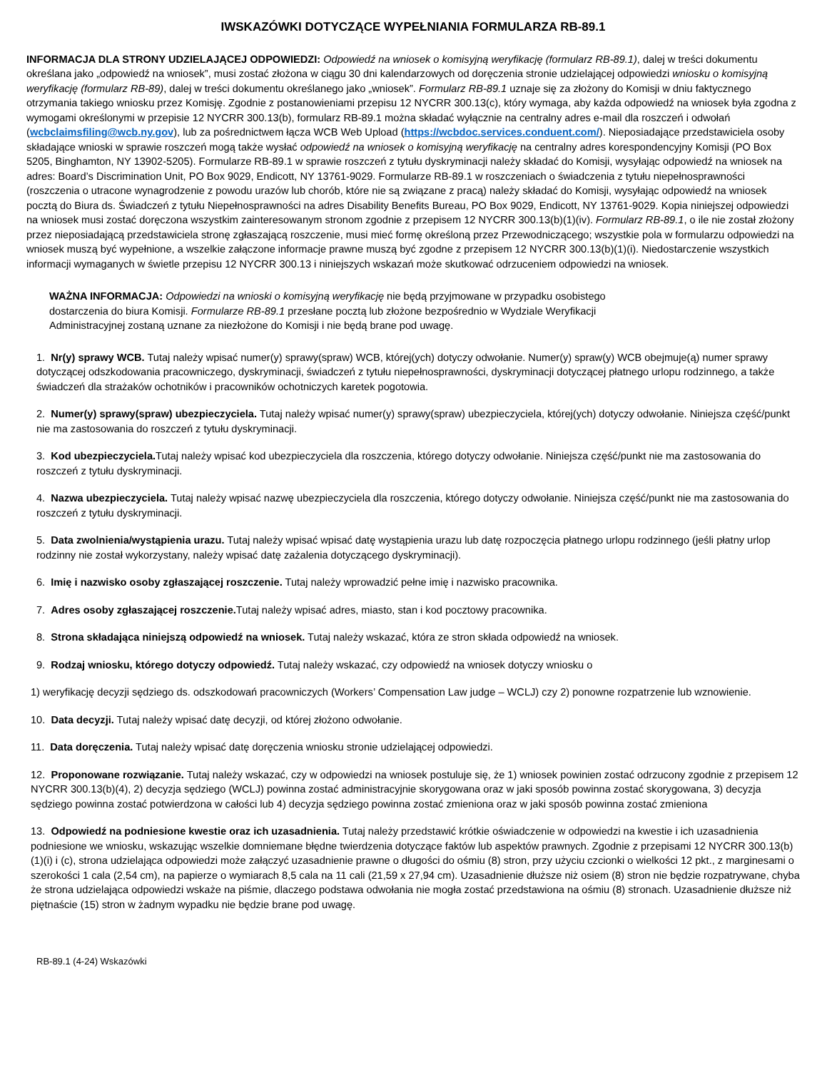IWSKAZÓWKI DOTYCZĄCE WYPEŁNIANIA FORMULARZA RB-89.1
INFORMACJA DLA STRONY UDZIELAJĄCEJ ODPOWIEDZI: Odpowiedź na wniosek o komisyjną weryfikację (formularz RB-89.1), dalej w treści dokumentu określana jako „odpowiedź na wniosek”, musi zostać złożona w ciągu 30 dni kalendarzowych od doręczenia stronie udzielającej odpowiedzi wniosku o komisyjną weryfikację (formularz RB-89), dalej w treści dokumentu określanego jako „wniosek”. Formularz RB-89.1 uznaje się za złożony do Komisji w dniu faktycznego otrzymania takiego wniosku przez Komisję. Zgodnie z postanowieniami przepisu 12 NYCRR 300.13(c), który wymaga, aby każda odpowiedź na wniosek była zgodna z wymogami określonymi w przepisie 12 NYCRR 300.13(b), formularz RB-89.1 można składać wyłącznie na centralny adres e-mail dla roszczeń i odwołań (wcbclaimsfiling@wcb.ny.gov), lub za pośrednictwem łącza WCB Web Upload (https://wcbdoc.services.conduent.com/). Nieposiadające przedstawiciela osoby składające wnioski w sprawie roszczeń mogą także wysłać odpowiedź na wniosek o komisyjną weryfikację na centralny adres korespondencyjny Komisji (PO Box 5205, Binghamton, NY 13902-5205). Formularze RB-89.1 w sprawie roszczeń z tytułu dyskryminacji należy składać do Komisji, wysyłając odpowiedź na wniosek na adres: Board’s Discrimination Unit, PO Box 9029, Endicott, NY 13761-9029. Formularze RB-89.1 w roszczeniach o świadczenia z tytułu niepełnosprawności (roszczenia o utracone wynagrodzenie z powodu urazów lub chorób, które nie są związane z pracą) należy składać do Komisji, wysyłając odpowiedź na wniosek pocztą do Biura ds. Świadczeń z tytułu Niepełnosprawności na adres Disability Benefits Bureau, PO Box 9029, Endicott, NY 13761-9029. Kopia niniejszej odpowiedzi na wniosek musi zostać doręczona wszystkim zainteresowanym stronom zgodnie z przepisem 12 NYCRR 300.13(b)(1)(iv). Formularz RB-89.1, o ile nie został złożony przez nieposiadającą przedstawiciela stronę zgłaszającą roszczenie, musi mieć formę określoną przez Przewodniczącego; wszystkie pola w formularzu odpowiedzi na wniosek muszą być wypełnione, a wszelkie załączone informacje prawne muszą być zgodne z przepisem 12 NYCRR 300.13(b)(1)(i). Niedostarczenie wszystkich informacji wymaganych w świetle przepisu 12 NYCRR 300.13 i niniejszych wskazań może skutkować odrzuceniem odpowiedzi na wniosek.
WAŻNA INFORMACJA: Odpowiedzi na wnioski o komisyjną weryfikację nie będą przyjmowane w przypadku osobistego
dostarczenia do biura Komisji. Formularze RB-89.1 przesłane pocztą lub złożone bezpośrednio w Wydziale Weryfikacji
Administracyjnej zostaną uznane za niezłożone do Komisji i nie będą brane pod uwagę.
1. Nr(y) sprawy WCB. Tutaj należy wpisać numer(y) sprawy(spraw) WCB, której(ych) dotyczy odwołanie. Numer(y) spraw(y) WCB obejmuje(ą) numer sprawy dotyczącej odszkodowania pracowniczego, dyskryminacji, świadczeń z tytułu niepełnosprawności, dyskryminacji dotyczącej płatnego urlopu rodzinnego, a także świadczeń dla strażaków ochotników i pracowników ochotniczych karetek pogotowia.
2. Numer(y) sprawy(spraw) ubezpieczyciela. Tutaj należy wpisać numer(y) sprawy(spraw) ubezpieczyciela, której(ych) dotyczy odwołanie. Niniejsza część/punkt nie ma zastosowania do roszczeń z tytułu dyskryminacji.
3. Kod ubezpieczyciela. Tutaj należy wpisać kod ubezpieczyciela dla roszczenia, którego dotyczy odwołanie. Niniejsza część/punkt nie ma zastosowania do roszczeń z tytułu dyskryminacji.
4. Nazwa ubezpieczyciela. Tutaj należy wpisać nazwę ubezpieczyciela dla roszczenia, którego dotyczy odwołanie. Niniejsza część/punkt nie ma zastosowania do roszczeń z tytułu dyskryminacji.
5. Data zwolnienia/wystąpienia urazu. Tutaj należy wpisać wpisać datę wystąpienia urazu lub datę rozpoczęcia płatnego urlopu rodzinnego (jeśli płatny urlop rodzinny nie został wykorzystany, należy wpisać datę zażalenia dotyczącego dyskryminacji).
6. Imię i nazwisko osoby zgłaszającej roszczenie. Tutaj należy wprowadzić pełne imię i nazwisko pracownika.
7. Adres osoby zgłaszającej roszczenie. Tutaj należy wpisać adres, miasto, stan i kod pocztowy pracownika.
8. Strona składająca niniejszą odpowiedź na wniosek. Tutaj należy wskazać, która ze stron składa odpowiedź na wniosek.
9. Rodzaj wniosku, którego dotyczy odpowiedź. Tutaj należy wskazać, czy odpowiedź na wniosek dotyczy wniosku o
1) weryfikację decyzji sędziego ds. odszkodowań pracowniczych (Workers’ Compensation Law judge – WCLJ) czy 2) ponowne rozpatrzenie lub wznowienie.
10. Data decyzji. Tutaj należy wpisać datę decyzji, od której złożono odwołanie.
11. Data doręczenia. Tutaj należy wpisać datę doręczenia wniosku stronie udzielającej odpowiedzi.
12. Proponowane rozwiązanie. Tutaj należy wskazać, czy w odpowiedzi na wniosek postuluje się, że 1) wniosek powinien zostać odrzucony zgodnie z przepisem 12 NYCRR 300.13(b)(4), 2) decyzja sędziego (WCLJ) powinna zostać administracyjnie skorygowana oraz w jaki sposób powinna zostać skorygowana, 3) decyzja sędziego powinna zostać potwierdzona w całości lub 4) decyzja sędziego powinna zostać zmieniona oraz w jaki sposób powinna zostać zmieniona
13. Odpowiedź na podniesione kwestie oraz ich uzasadnienia. Tutaj należy przedstawić krótkie oświadczenie w odpowiedzi na kwestie i ich uzasadnienia podniesione we wniosku, wskazując wszelkie domniemane błędne twierdzenia dotyczące faktów lub aspektów prawnych. Zgodnie z przepisami 12 NYCRR 300.13(b)(1)(i) i (c), strona udzielająca odpowiedzi może załączyć uzasadnienie prawne o długości do ośmiu (8) stron, przy użyciu czcionki o wielkości 12 pkt., z marginesami o szerokości 1 cala (2,54 cm), na papierze o wymiarach 8,5 cala na 11 cali (21,59 x 27,94 cm). Uzasadnienie dłuższe niż osiem (8) stron nie będzie rozpatrywane, chyba że strona udzielająca odpowiedzi wskaże na piśmie, dlaczego podstawa odwołania nie mogła zostać przedstawiona na ośmiu (8) stronach. Uzasadnienie dłuższe niż piętnaście (15) stron w żadnym wypadku nie będzie brane pod uwagę.
RB-89.1 (4-24) Wskazówki